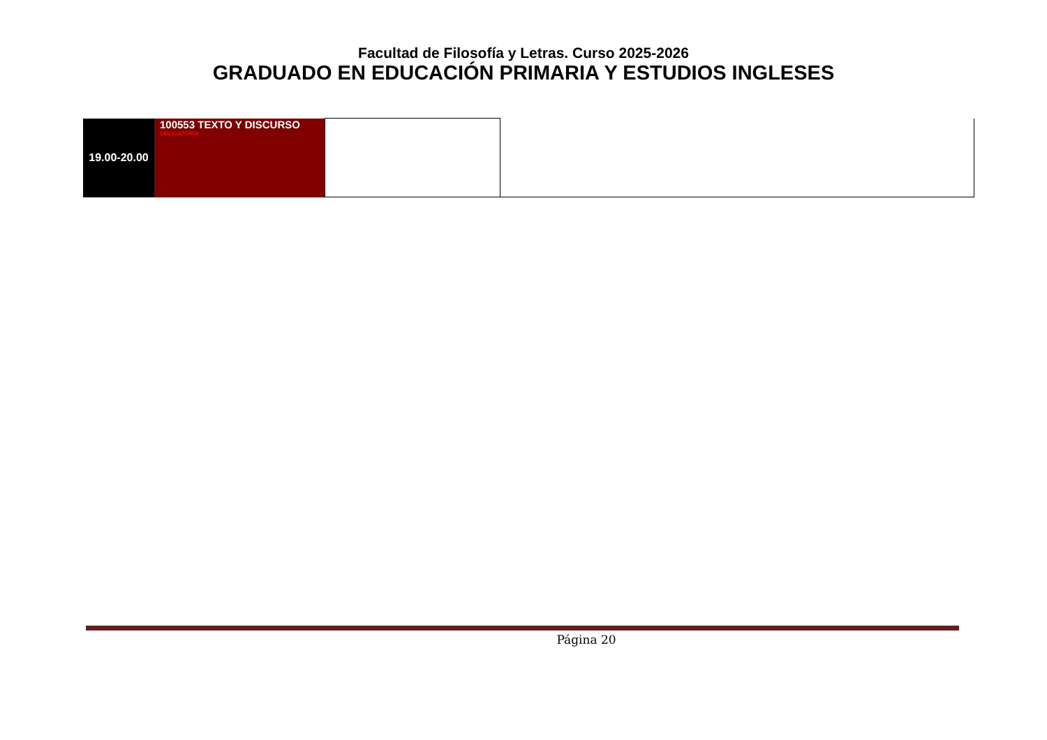Facultad de Filosofía y Letras. Curso 2025-2026
GRADUADO EN EDUCACIÓN PRIMARIA Y ESTUDIOS INGLESES
| 19.00-20.00 | 100553 TEXTO Y DISCURSO OBLIGATORIA | | |
Página 20